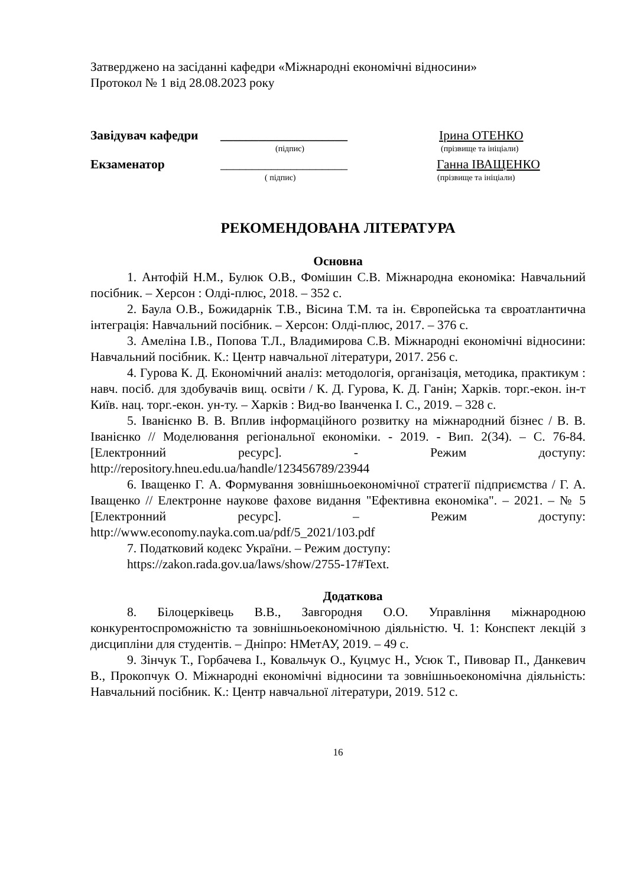Затверджено на засіданні кафедри «Міжнародні економічні відносини»
Протокол № 1 від 28.08.2023 року
Завідувач кафедри ____________________ Ірина ОТЕНКО
(підпис) (прізвище та ініціали)
Екзаменатор ____________________ Ганна ІВАЩЕНКО
( підпис) (прізвище та ініціали)
РЕКОМЕНДОВАНА ЛІТЕРАТУРА
Основна
1. Антофій Н.М., Булюк О.В., Фомішин С.В. Міжнародна економіка: Навчальний посібник. – Херсон : Олді-плюс, 2018. – 352 с.
2. Баула О.В., Божидарнік Т.В., Вісина Т.М. та ін. Європейська та євроатлантична інтеграція: Навчальний посібник. – Херсон: Олді-плюс, 2017. – 376 с.
3. Амеліна І.В., Попова Т.Л., Владимирова С.В. Міжнародні економічні відносини: Навчальний посібник. К.: Центр навчальної літератури, 2017. 256 с.
4. Гурова К. Д. Економічний аналіз: методологія, організація, методика, практикум : навч. посіб. для здобувачів вищ. освіти / К. Д. Гурова, К. Д. Ганін; Харків. торг.-екон. ін-т Київ. нац. торг.-екон. ун-ту. – Харків : Вид-во Іванченка І. С., 2019. – 328 с.
5. Іванієнко В. В. Вплив інформаційного розвитку на міжнародний бізнес / В. В. Іванієнко // Моделювання регіональної економіки. - 2019. - Вип. 2(34). – С. 76-84. [Електронний ресурс]. - Режим доступу: http://repository.hneu.edu.ua/handle/123456789/23944
6. Іващенко Г. А. Формування зовнішньоекономічної стратегії підприємства / Г. А. Іващенко // Електронне наукове фахове видання "Ефективна економіка". – 2021. – № 5 [Електронний ресурс]. – Режим доступу: http://www.economy.nayka.com.ua/pdf/5_2021/103.pdf
7. Податковий кодекс України. – Режим доступу:
https://zakon.rada.gov.ua/laws/show/2755-17#Text.
Додаткова
8. Білоцерківець В.В., Завгородня О.О. Управління міжнародною конкурентоспроможністю та зовнішньоекономічною діяльністю. Ч. 1: Конспект лекцій з дисципліни для студентів. – Дніпро: НМетАУ, 2019. – 49 с.
9. Зінчук Т., Горбачева І., Ковальчук О., Куцмус Н., Усюк Т., Пивовар П., Данкевич В., Прокопчук О. Міжнародні економічні відносини та зовнішньоекономічна діяльність: Навчальний посібник. К.: Центр навчальної літератури, 2019. 512 с.
16